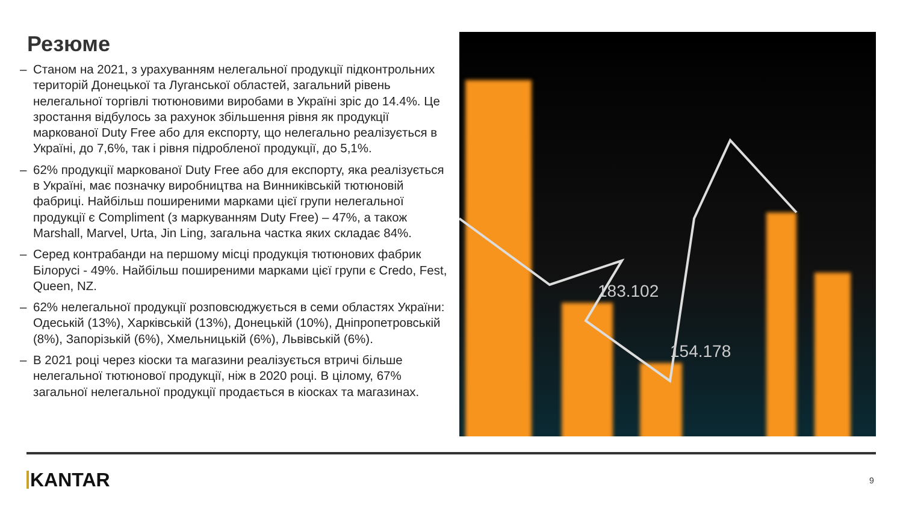Резюме
– Станом на 2021, з урахуванням нелегальної продукції підконтрольних територій Донецької та Луганської областей, загальний рівень нелегальної торгівлі тютюновими виробами в Україні зріс до 14.4%. Це зростання відбулось за рахунок збільшення рівня як продукції маркованої Duty Free або для експорту, що нелегально реалізується в Україні, до 7,6%, так і рівня підробленої продукції, до 5,1%.
– 62% продукції маркованої Duty Free або для експорту, яка реалізується в Україні, має позначку виробництва на Винниківській тютюновій фабриці. Найбільш поширеними марками цієї групи нелегальної продукції є Compliment (з маркуванням Duty Free) – 47%, а також Marshall, Marvel, Urta, Jin Ling, загальна частка яких складає 84%.
– Серед контрабанди на першому місці продукція тютюнових фабрик Білорусі - 49%. Найбільш поширеними марками цієї групи є Credo, Fest, Queen, NZ.
– 62% нелегальної продукції розповсюджується в семи областях України: Одеській (13%), Харківській (13%), Донецькій (10%), Дніпропетровській (8%), Запорізькій (6%), Хмельницькій (6%), Львівській (6%).
– В 2021 році через кіоски та магазини реалізується втричі більше нелегальної тютюнової продукції, ніж в 2020 році. В цілому, 67% загальної нелегальної продукції продається в кіосках та магазинах.
183.102
154.178
KANTAR 9